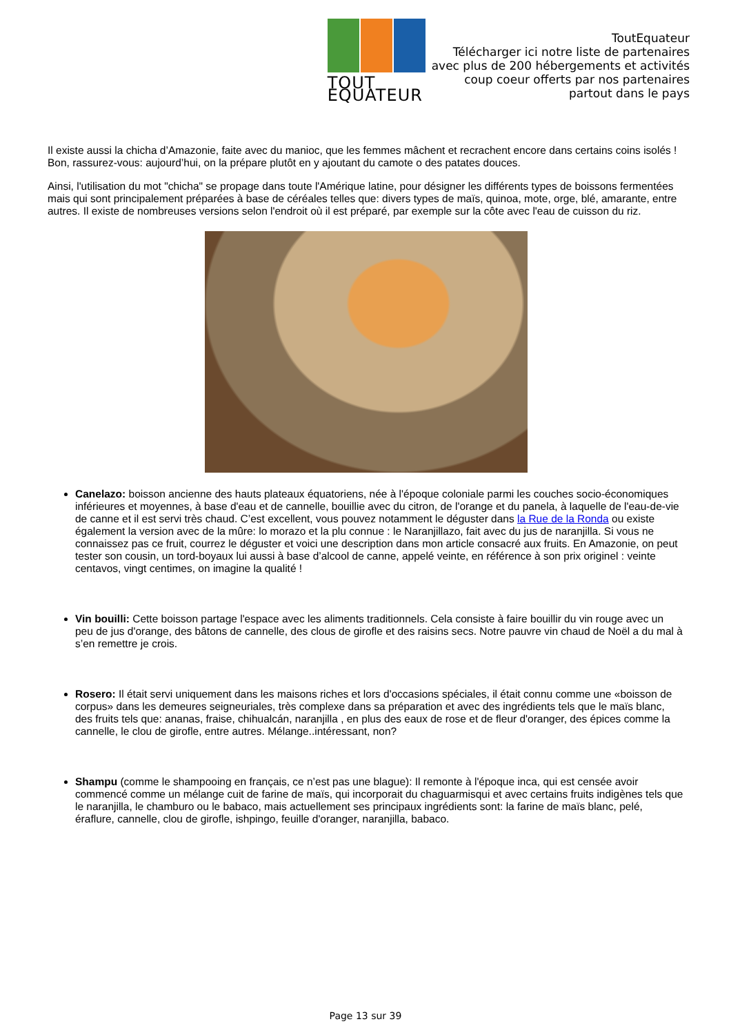TOUT EQUATEUR
ToutEquateur
Télécharger ici notre liste de partenaires
avec plus de 200 hébergements et activités
coup coeur offerts par nos partenaires
partout dans le pays
Il existe aussi la chicha d’Amazonie, faite avec du manioc, que les femmes mâchent et recrachent encore dans certains coins isolés ! Bon, rassurez-vous: aujourd’hui, on la prépare plutôt en y ajoutant du camote o des patates douces.
Ainsi, l'utilisation du mot "chicha" se propage dans toute l'Amérique latine, pour désigner les différents types de boissons fermentées mais qui sont principalement préparées à base de céréales telles que: divers types de maïs, quinoa, mote, orge, blé, amarante, entre autres. Il existe de nombreuses versions selon l'endroit où il est préparé, par exemple sur la côte avec l'eau de cuisson du riz.
Canelazo: boisson ancienne des hauts plateaux équatoriens, née à l'époque coloniale parmi les couches socio-économiques inférieures et moyennes, à base d'eau et de cannelle, bouillie avec du citron, de l'orange et du panela, à laquelle de l'eau-de-vie de canne et il est servi très chaud. C’est excellent, vous pouvez notamment le déguster dans la Rue de la Ronda ou existe également la version avec de la mûre: lo morazo et la plu connue : le Naranjillazo, fait avec du jus de naranjilla. Si vous ne connaissez pas ce fruit, courrez le déguster et voici une description dans mon article consacré aux fruits. En Amazonie, on peut tester son cousin, un tord-boyaux lui aussi à base d’alcool de canne, appelé veinte, en référence à son prix originel : veinte centavos, vingt centimes, on imagine la qualité !
Vin bouilli: Cette boisson partage l'espace avec les aliments traditionnels. Cela consiste à faire bouillir du vin rouge avec un peu de jus d'orange, des bâtons de cannelle, des clous de girofle et des raisins secs. Notre pauvre vin chaud de Noël a du mal à s’en remettre je crois.
Rosero: Il était servi uniquement dans les maisons riches et lors d'occasions spéciales, il était connu comme une «boisson de corpus» dans les demeures seigneuriales, très complexe dans sa préparation et avec des ingrédients tels que le maïs blanc, des fruits tels que: ananas, fraise, chihualcán, naranjilla , en plus des eaux de rose et de fleur d'oranger, des épices comme la cannelle, le clou de girofle, entre autres. Mélange..intéressant, non?
Shampu (comme le shampooing en français, ce n’est pas une blague): Il remonte à l'époque inca, qui est censée avoir commencé comme un mélange cuit de farine de maïs, qui incorporait du chaguarmisqui et avec certains fruits indigènes tels que le naranjilla, le chamburo ou le babaco, mais actuellement ses principaux ingrédients sont: la farine de maïs blanc, pelé, éraflure, cannelle, clou de girofle, ishpingo, feuille d'oranger, naranjilla, babaco.
Page 13 sur 39